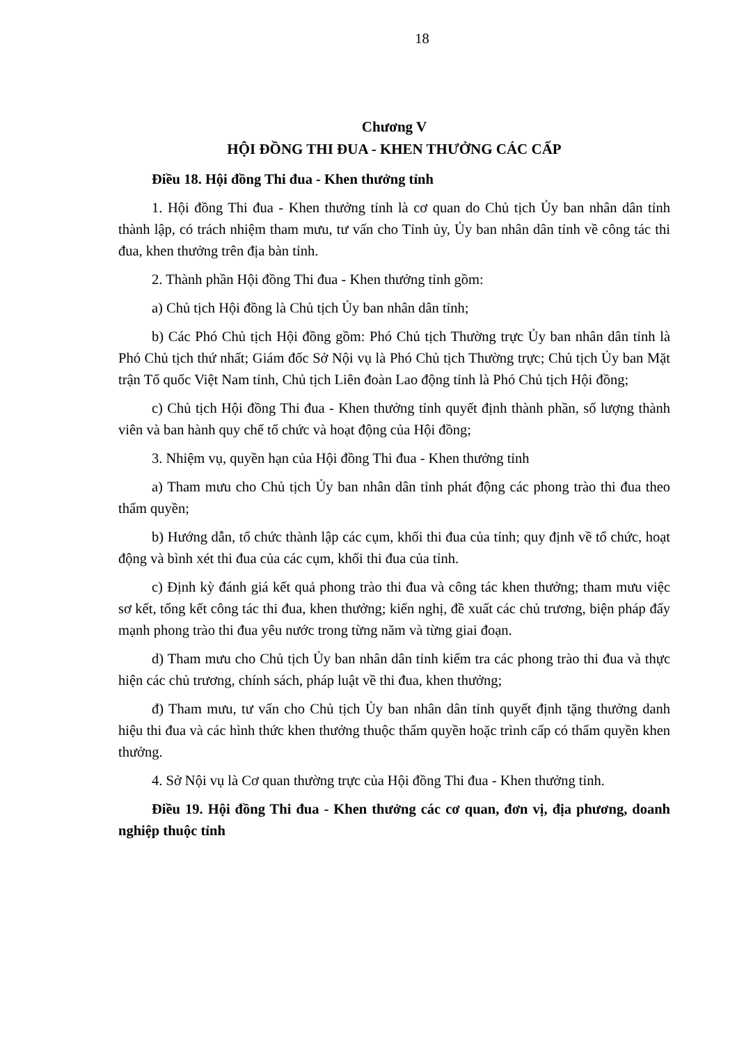18
Chương V
HỘI ĐỒNG THI ĐUA - KHEN THƯỞNG CÁC CẤP
Điều 18. Hội đồng Thi đua - Khen thưởng tỉnh
1. Hội đồng Thi đua - Khen thưởng tỉnh là cơ quan do Chủ tịch Ủy ban nhân dân tỉnh thành lập, có trách nhiệm tham mưu, tư vấn cho Tỉnh ủy, Ủy ban nhân dân tỉnh về công tác thi đua, khen thưởng trên địa bàn tỉnh.
2. Thành phần Hội đồng Thi đua - Khen thưởng tỉnh gồm:
a) Chủ tịch Hội đồng là Chủ tịch Ủy ban nhân dân tỉnh;
b) Các Phó Chủ tịch Hội đồng gồm: Phó Chủ tịch Thường trực Ủy ban nhân dân tỉnh là Phó Chủ tịch thứ nhất; Giám đốc Sở Nội vụ là Phó Chủ tịch Thường trực; Chủ tịch Ủy ban Mặt trận Tổ quốc Việt Nam tỉnh, Chủ tịch Liên đoàn Lao động tỉnh là Phó Chủ tịch Hội đồng;
c) Chủ tịch Hội đồng Thi đua - Khen thưởng tỉnh quyết định thành phần, số lượng thành viên và ban hành quy chế tổ chức và hoạt động của Hội đồng;
3. Nhiệm vụ, quyền hạn của Hội đồng Thi đua - Khen thưởng tỉnh
a) Tham mưu cho Chủ tịch Ủy ban nhân dân tỉnh phát động các phong trào thi đua theo thẩm quyền;
b) Hướng dẫn, tổ chức thành lập các cụm, khối thi đua của tỉnh; quy định về tổ chức, hoạt động và bình xét thi đua của các cụm, khối thi đua của tỉnh.
c) Định kỳ đánh giá kết quả phong trào thi đua và công tác khen thưởng; tham mưu việc sơ kết, tổng kết công tác thi đua, khen thưởng; kiến nghị, đề xuất các chủ trương, biện pháp đẩy mạnh phong trào thi đua yêu nước trong từng năm và từng giai đoạn.
d) Tham mưu cho Chủ tịch Ủy ban nhân dân tỉnh kiểm tra các phong trào thi đua và thực hiện các chủ trương, chính sách, pháp luật về thi đua, khen thưởng;
đ) Tham mưu, tư vấn cho Chủ tịch Ủy ban nhân dân tỉnh quyết định tặng thưởng danh hiệu thi đua và các hình thức khen thưởng thuộc thẩm quyền hoặc trình cấp có thẩm quyền khen thưởng.
4. Sở Nội vụ là Cơ quan thường trực của Hội đồng Thi đua - Khen thưởng tỉnh.
Điều 19. Hội đồng Thi đua - Khen thưởng các cơ quan, đơn vị, địa phương, doanh nghiệp thuộc tỉnh